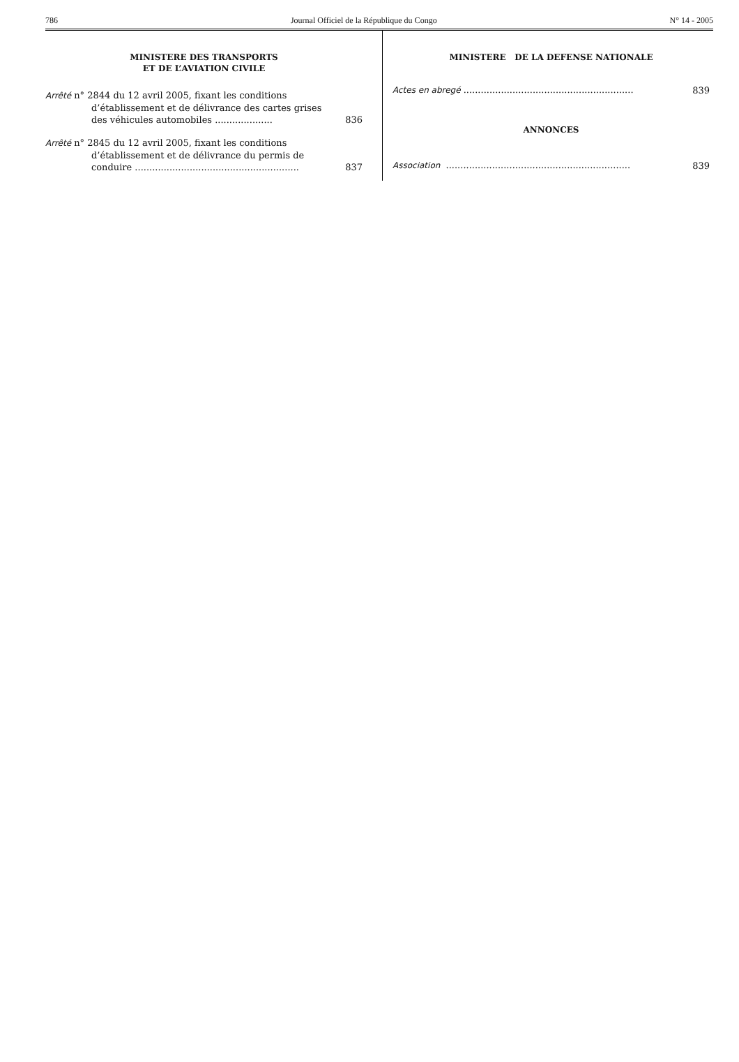786 Journal Officiel de la République du Congo N° 14 - 2005
MINISTERE DES TRANSPORTS
ET DE L’AVIATION CIVILE
Arrêté n° 2844 du 12 avril 2005, fixant les conditions d’établissement et de délivrance des cartes grises des véhicules automobiles ....................
836
Arrêté n° 2845 du 12 avril 2005, fixant les conditions d’établissement et de délivrance du permis de conduire .........................................................
837
MINISTERE DE LA DEFENSE NATIONALE
Actes en abregé ...........................................................
839
ANNONCES
Association ................................................................
839